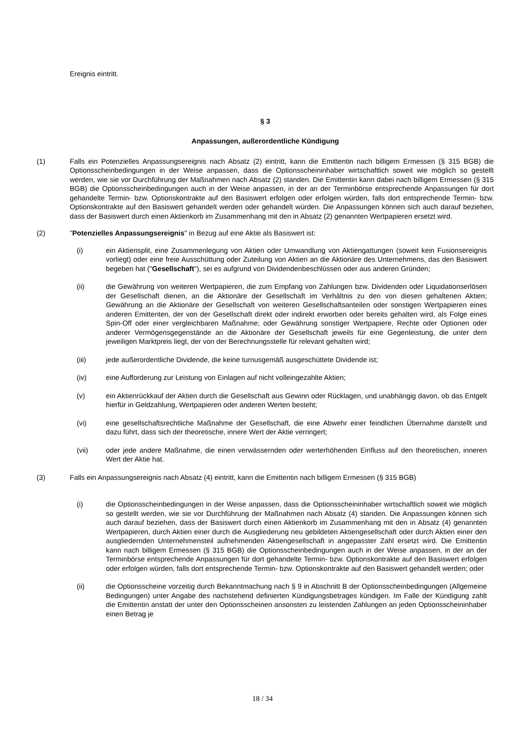Ereignis eintritt.
§ 3
Anpassungen, außerordentliche Kündigung
(1) Falls ein Potenzielles Anpassungsereignis nach Absatz (2) eintritt, kann die Emittentin nach billigem Ermessen (§ 315 BGB) die Optionsscheinbedingungen in der Weise anpassen, dass die Optionsscheininhaber wirtschaftlich soweit wie möglich so gestellt werden, wie sie vor Durchführung der Maßnahmen nach Absatz (2) standen. Die Emittentin kann dabei nach billigem Ermessen (§ 315 BGB) die Optionsscheinbedingungen auch in der Weise anpassen, in der an der Terminbörse entsprechende Anpassungen für dort gehandelte Termin- bzw. Optionskontrakte auf den Basiswert erfolgen oder erfolgen würden, falls dort entsprechende Termin- bzw. Optionskontrakte auf den Basiswert gehandelt werden oder gehandelt würden. Die Anpassungen können sich auch darauf beziehen, dass der Basiswert durch einen Aktienkorb im Zusammenhang mit den in Absatz (2) genannten Wertpapieren ersetzt wird.
(2) "Potenzielles Anpassungsereignis" in Bezug auf eine Aktie als Basiswert ist:
(i) ein Aktiensplit, eine Zusammenlegung von Aktien oder Umwandlung von Aktiengattungen (soweit kein Fusionsereignis vorliegt) oder eine freie Ausschüttung oder Zuteilung von Aktien an die Aktionäre des Unternehmens, das den Basiswert begeben hat ("Gesellschaft"), sei es aufgrund von Dividendenbeschlüssen oder aus anderen Gründen;
(ii) die Gewährung von weiteren Wertpapieren, die zum Empfang von Zahlungen bzw. Dividenden oder Liquidationserlösen der Gesellschaft dienen, an die Aktionäre der Gesellschaft im Verhältnis zu den von diesen gehaltenen Aktien; Gewährung an die Aktionäre der Gesellschaft von weiteren Gesellschaftsanteilen oder sonstigen Wertpapieren eines anderen Emittenten, der von der Gesellschaft direkt oder indirekt erworben oder bereits gehalten wird, als Folge eines Spin-Off oder einer vergleichbaren Maßnahme; oder Gewährung sonstiger Wertpapiere, Rechte oder Optionen oder anderer Vermögensgegenstände an die Aktionäre der Gesellschaft jeweils für eine Gegenleistung, die unter dem jeweiligen Marktpreis liegt, der von der Berechnungsstelle für relevant gehalten wird;
(iii) jede außerordentliche Dividende, die keine turnusgemäß ausgeschüttete Dividende ist;
(iv) eine Aufforderung zur Leistung von Einlagen auf nicht volleingezahlte Aktien;
(v) ein Aktienrückkauf der Aktien durch die Gesellschaft aus Gewinn oder Rücklagen, und unabhängig davon, ob das Entgelt hierfür in Geldzahlung, Wertpapieren oder anderen Werten besteht;
(vi) eine gesellschaftsrechtliche Maßnahme der Gesellschaft, die eine Abwehr einer feindlichen Übernahme darstellt und dazu führt, dass sich der theoretische, innere Wert der Aktie verringert;
(vii) oder jede andere Maßnahme, die einen verwässernden oder werterhöhenden Einfluss auf den theoretischen, inneren Wert der Aktie hat.
(3) Falls ein Anpassungsereignis nach Absatz (4) eintritt, kann die Emittentin nach billigem Ermessen (§ 315 BGB)
(i) die Optionsscheinbedingungen in der Weise anpassen, dass die Optionsscheininhaber wirtschaftlich soweit wie möglich so gestellt werden, wie sie vor Durchführung der Maßnahmen nach Absatz (4) standen. Die Anpassungen können sich auch darauf beziehen, dass der Basiswert durch einen Aktienkorb im Zusammenhang mit den in Absatz (4) genannten Wertpapieren, durch Aktien einer durch die Ausgliederung neu gebildeten Aktiengesellschaft oder durch Aktien einer den ausgliedernden Unternehmensteil aufnehmenden Aktiengesellschaft in angepasster Zahl ersetzt wird. Die Emittentin kann nach billigem Ermessen (§ 315 BGB) die Optionsscheinbedingungen auch in der Weise anpassen, in der an der Terminbörse entsprechende Anpassungen für dort gehandelte Termin- bzw. Optionskontrakte auf den Basiswert erfolgen oder erfolgen würden, falls dort entsprechende Termin- bzw. Optionskontrakte auf den Basiswert gehandelt werden; oder
(ii) die Optionsscheine vorzeitig durch Bekanntmachung nach § 9 in Abschnitt B der Optionsscheinbedingungen (Allgemeine Bedingungen) unter Angabe des nachstehend definierten Kündigungsbetrages kündigen. Im Falle der Kündigung zahlt die Emittentin anstatt der unter den Optionsscheinen ansonsten zu leistenden Zahlungen an jeden Optionsscheininhaber einen Betrag je
18 / 34